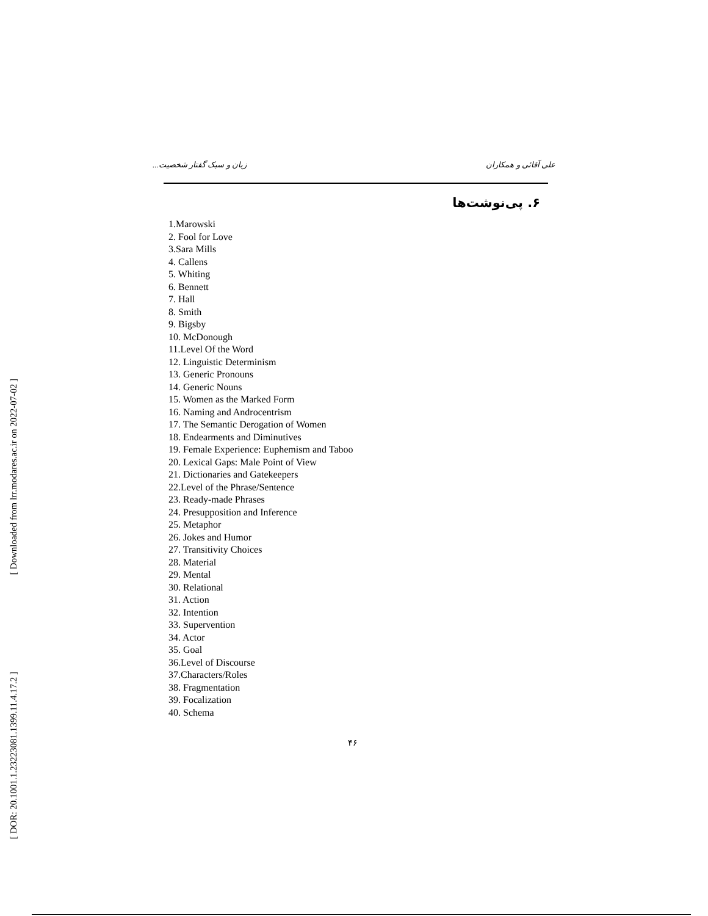[ Downloaded from lrr.modares.ac.ir on 2022-07-02 ]
[ DOR: 20.1001.1.23223081.1399.11.4.17.2 ]
علی آقائی و همکاران زبان و سبک گفتار شخصیت...
۶. پی‌نوشت‌ها
1.Marowski
2. Fool for Love
3.Sara Mills
4. Callens
5. Whiting
6. Bennett
7. Hall
8. Smith
9. Bigsby
10. McDonough
11.Level Of the Word
12. Linguistic Determinism
13. Generic Pronouns
14. Generic Nouns
15. Women as the Marked Form
16. Naming and Androcentrism
17. The Semantic Derogation of Women
18. Endearments and Diminutives
19. Female Experience: Euphemism and Taboo
20. Lexical Gaps: Male Point of View
21. Dictionaries and Gatekeepers
22.Level of the Phrase/Sentence
23. Ready-made Phrases
24. Presupposition and Inference
25. Metaphor
26. Jokes and Humor
27. Transitivity Choices
28. Material
29. Mental
30. Relational
31. Action
32. Intention
33. Supervention
34. Actor
35. Goal
36.Level of Discourse
37.Characters/Roles
38. Fragmentation
39. Focalization
40. Schema
۴۶